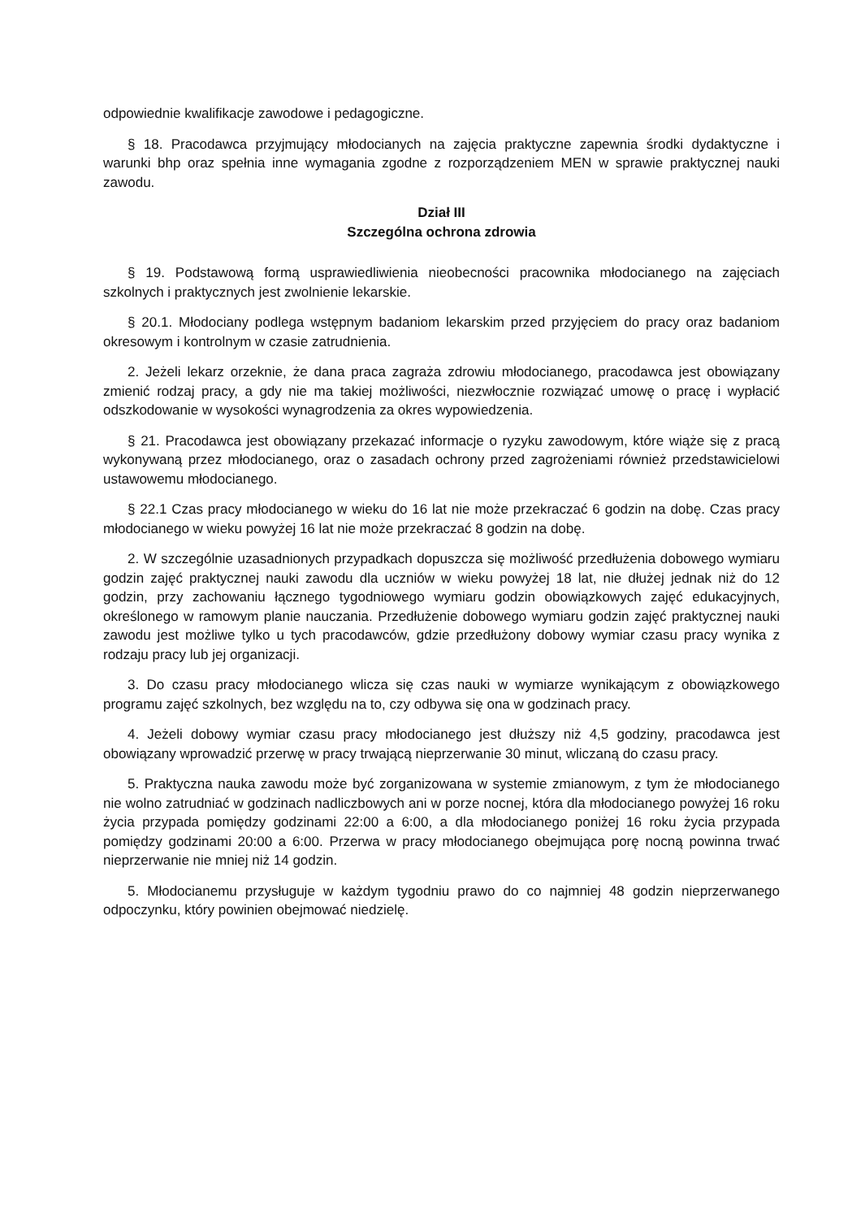odpowiednie kwalifikacje zawodowe i pedagogiczne.
§ 18. Pracodawca przyjmujący młodocianych na zajęcia praktyczne zapewnia środki dydaktyczne i warunki bhp oraz spełnia inne wymagania zgodne z rozporządzeniem MEN w sprawie praktycznej nauki zawodu.
Dział III
Szczególna ochrona zdrowia
§ 19. Podstawową formą usprawiedliwienia nieobecności pracownika młodocianego na zajęciach szkolnych i praktycznych jest zwolnienie lekarskie.
§ 20.1. Młodociany podlega wstępnym badaniom lekarskim przed przyjęciem do pracy oraz badaniom okresowym i kontrolnym w czasie zatrudnienia.
2. Jeżeli lekarz orzeknie, że dana praca zagraża zdrowiu młodocianego, pracodawca jest obowiązany zmienić rodzaj pracy, a gdy nie ma takiej możliwości, niezwłocznie rozwiązać umowę o pracę i wypłacić odszkodowanie w wysokości wynagrodzenia za okres wypowiedzenia.
§ 21. Pracodawca jest obowiązany przekazać informacje o ryzyku zawodowym, które wiąże się z pracą wykonywaną przez młodocianego, oraz o zasadach ochrony przed zagrożeniami również przedstawicielowi ustawowemu młodocianego.
§ 22.1 Czas pracy młodocianego w wieku do 16 lat nie może przekraczać 6 godzin na dobę. Czas pracy młodocianego w wieku powyżej 16 lat nie może przekraczać 8 godzin na dobę.
2. W szczególnie uzasadnionych przypadkach dopuszcza się możliwość przedłużenia dobowego wymiaru godzin zajęć praktycznej nauki zawodu dla uczniów w wieku powyżej 18 lat, nie dłużej jednak niż do 12 godzin, przy zachowaniu łącznego tygodniowego wymiaru godzin obowiązkowych zajęć edukacyjnych, określonego w ramowym planie nauczania. Przedłużenie dobowego wymiaru godzin zajęć praktycznej nauki zawodu jest możliwe tylko u tych pracodawców, gdzie przedłużony dobowy wymiar czasu pracy wynika z rodzaju pracy lub jej organizacji.
3. Do czasu pracy młodocianego wlicza się czas nauki w wymiarze wynikającym z obowiązkowego programu zajęć szkolnych, bez względu na to, czy odbywa się ona w godzinach pracy.
4. Jeżeli dobowy wymiar czasu pracy młodocianego jest dłuższy niż 4,5 godziny, pracodawca jest obowiązany wprowadzić przerwę w pracy trwającą nieprzerwanie 30 minut, wliczaną do czasu pracy.
5. Praktyczna nauka zawodu może być zorganizowana w systemie zmianowym, z tym że młodocianego nie wolno zatrudniać w godzinach nadliczbowych ani w porze nocnej, która dla młodocianego powyżej 16 roku życia przypada pomiędzy godzinami 22:00 a 6:00, a dla młodocianego poniżej 16 roku życia przypada pomiędzy godzinami 20:00 a 6:00. Przerwa w pracy młodocianego obejmująca porę nocną powinna trwać nieprzerwanie nie mniej niż 14 godzin.
5. Młodocianemu przysługuje w każdym tygodniu prawo do co najmniej 48 godzin nieprzerwanego odpoczynku, który powinien obejmować niedzielę.